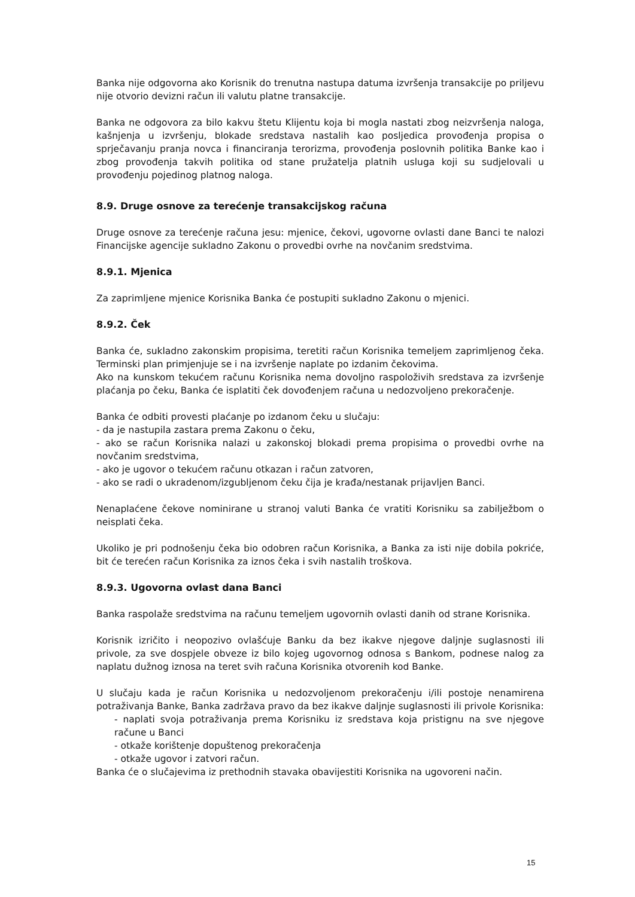Banka nije odgovorna ako Korisnik do trenutna nastupa datuma izvršenja transakcije po priljevu nije otvorio devizni račun ili valutu platne transakcije.
Banka ne odgovora za bilo kakvu štetu Klijentu koja bi mogla nastati zbog neizvršenja naloga, kašnjenja u izvršenju, blokade sredstava nastalih kao posljedica provođenja propisa o sprječavanju pranja novca i financiranja terorizma, provođenja poslovnih politika Banke kao i zbog provođenja takvih politika od stane pružatelja platnih usluga koji su sudjelovali u provođenju pojedinog platnog naloga.
8.9. Druge osnove za terećenje transakcijskog računa
Druge osnove za terećenje računa jesu: mjenice, čekovi, ugovorne ovlasti dane Banci te nalozi Financijske agencije sukladno Zakonu o provedbi ovrhe na novčanim sredstvima.
8.9.1. Mjenica
Za zaprimljene mjenice Korisnika Banka će postupiti sukladno Zakonu o mjenici.
8.9.2. Ček
Banka će, sukladno zakonskim propisima, teretiti račun Korisnika temeljem zaprimljenog čeka. Terminski plan primjenjuje se i na izvršenje naplate po izdanim čekovima.
Ako na kunskom tekućem računu Korisnika nema dovoljno raspoloživih sredstava za izvršenje plaćanja po čeku, Banka će isplatiti ček dovođenjem računa u nedozvoljeno prekoračenje.
Banka će odbiti provesti plaćanje po izdanom čeku u slučaju:
- da je nastupila zastara prema Zakonu o čeku,
- ako se račun Korisnika nalazi u zakonskoj blokadi prema propisima o provedbi ovrhe na novčanim sredstvima,
- ako je ugovor o tekućem računu otkazan i račun zatvoren,
- ako se radi o ukradenom/izgubljenom čeku čija je krađa/nestanak prijavljen Banci.
Nenaplaćene čekove nominirane u stranoj valuti Banka će vratiti Korisniku sa zabilježbom o neisplati čeka.
Ukoliko je pri podnošenju čeka bio odobren račun Korisnika, a Banka za isti nije dobila pokriće, bit će terećen račun Korisnika za iznos čeka i svih nastalih troškova.
8.9.3. Ugovorna ovlast dana Banci
Banka raspolaže sredstvima na računu temeljem ugovornih ovlasti danih od strane Korisnika.
Korisnik izričito i neopozivo ovlašćuje Banku da bez ikakve njegove daljnje suglasnosti ili privole, za sve dospjele obveze iz bilo kojeg ugovornog odnosa s Bankom, podnese nalog za naplatu dužnog iznosa na teret svih računa Korisnika otvorenih kod Banke.
U slučaju kada je račun Korisnika u nedozvoljenom prekoračenju i/ili postoje nenamirena potraživanja Banke, Banka zadržava pravo da bez ikakve daljnje suglasnosti ili privole Korisnika:
- naplati svoja potraživanja prema Korisniku iz sredstava koja pristignu na sve njegove račune u Banci
- otkaže korištenje dopuštenog prekoračenja
- otkaže ugovor i zatvori račun.
Banka će o slučajevima iz prethodnih stavaka obavijestiti Korisnika na ugovoreni način.
15